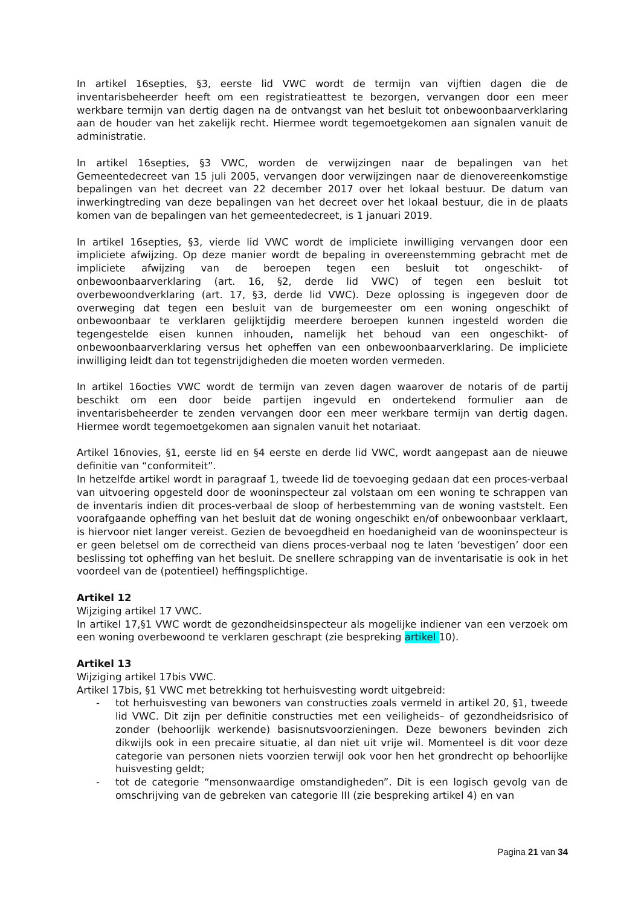In artikel 16septies, §3, eerste lid VWC wordt de termijn van vijftien dagen die de inventarisbeheerder heeft om een registratieattest te bezorgen, vervangen door een meer werkbare termijn van dertig dagen na de ontvangst van het besluit tot onbewoonbaarverklaring aan de houder van het zakelijk recht. Hiermee wordt tegemoetgekomen aan signalen vanuit de administratie.
In artikel 16septies, §3 VWC, worden de verwijzingen naar de bepalingen van het Gemeentedecreet van 15 juli 2005, vervangen door verwijzingen naar de dienovereenkomstige bepalingen van het decreet van 22 december 2017 over het lokaal bestuur. De datum van inwerkingtreding van deze bepalingen van het decreet over het lokaal bestuur, die in de plaats komen van de bepalingen van het gemeentedecreet, is 1 januari 2019.
In artikel 16septies, §3, vierde lid VWC wordt de impliciete inwilliging vervangen door een impliciete afwijzing. Op deze manier wordt de bepaling in overeenstemming gebracht met de impliciete afwijzing van de beroepen tegen een besluit tot ongeschikt- of onbewoonbaarverklaring (art. 16, §2, derde lid VWC) of tegen een besluit tot overbewoondverklaring (art. 17, §3, derde lid VWC). Deze oplossing is ingegeven door de overweging dat tegen een besluit van de burgemeester om een woning ongeschikt of onbewoonbaar te verklaren gelijktijdig meerdere beroepen kunnen ingesteld worden die tegengestelde eisen kunnen inhouden, namelijk het behoud van een ongeschikt- of onbewoonbaarverklaring versus het opheffen van een onbewoonbaarverklaring. De impliciete inwilliging leidt dan tot tegenstrijdigheden die moeten worden vermeden.
In artikel 16octies VWC wordt de termijn van zeven dagen waarover de notaris of de partij beschikt om een door beide partijen ingevuld en ondertekend formulier aan de inventarisbeheerder te zenden vervangen door een meer werkbare termijn van dertig dagen. Hiermee wordt tegemoetgekomen aan signalen vanuit het notariaat.
Artikel 16novies, §1, eerste lid en §4 eerste en derde lid VWC, wordt aangepast aan de nieuwe definitie van “conformiteit”.
In hetzelfde artikel wordt in paragraaf 1, tweede lid de toevoeging gedaan dat een proces-verbaal van uitvoering opgesteld door de wooninspecteur zal volstaan om een woning te schrappen van de inventaris indien dit proces-verbaal de sloop of herbestemming van de woning vaststelt. Een voorafgaande opheffing van het besluit dat de woning ongeschikt en/of onbewoonbaar verklaart, is hiervoor niet langer vereist. Gezien de bevoegdheid en hoedanigheid van de wooninspecteur is er geen beletsel om de correctheid van diens proces-verbaal nog te laten ‘bevestigen’ door een beslissing tot opheffing van het besluit. De snellere schrapping van de inventarisatie is ook in het voordeel van de (potentieel) heffingsplichtige.
Artikel 12
Wijziging artikel 17 VWC.
In artikel 17,§1 VWC wordt de gezondheidsinspecteur als mogelijke indiener van een verzoek om een woning overbewoond te verklaren geschrapt (zie bespreking artikel 10).
Artikel 13
Wijziging artikel 17bis VWC.
Artikel 17bis, §1 VWC met betrekking tot herhuisvesting wordt uitgebreid:
- tot herhuisvesting van bewoners van constructies zoals vermeld in artikel 20, §1, tweede lid VWC. Dit zijn per definitie constructies met een veiligheids– of gezondheidsrisico of zonder (behoorlijk werkende) basisnutsvoorzieningen. Deze bewoners bevinden zich dikwijls ook in een precaire situatie, al dan niet uit vrije wil. Momenteel is dit voor deze categorie van personen niets voorzien terwijl ook voor hen het grondrecht op behoorlijke huisvesting geldt;
- tot de categorie “mensonwaardige omstandigheden”. Dit is een logisch gevolg van de omschrijving van de gebreken van categorie III (zie bespreking artikel 4) en van
Pagina 21 van 34